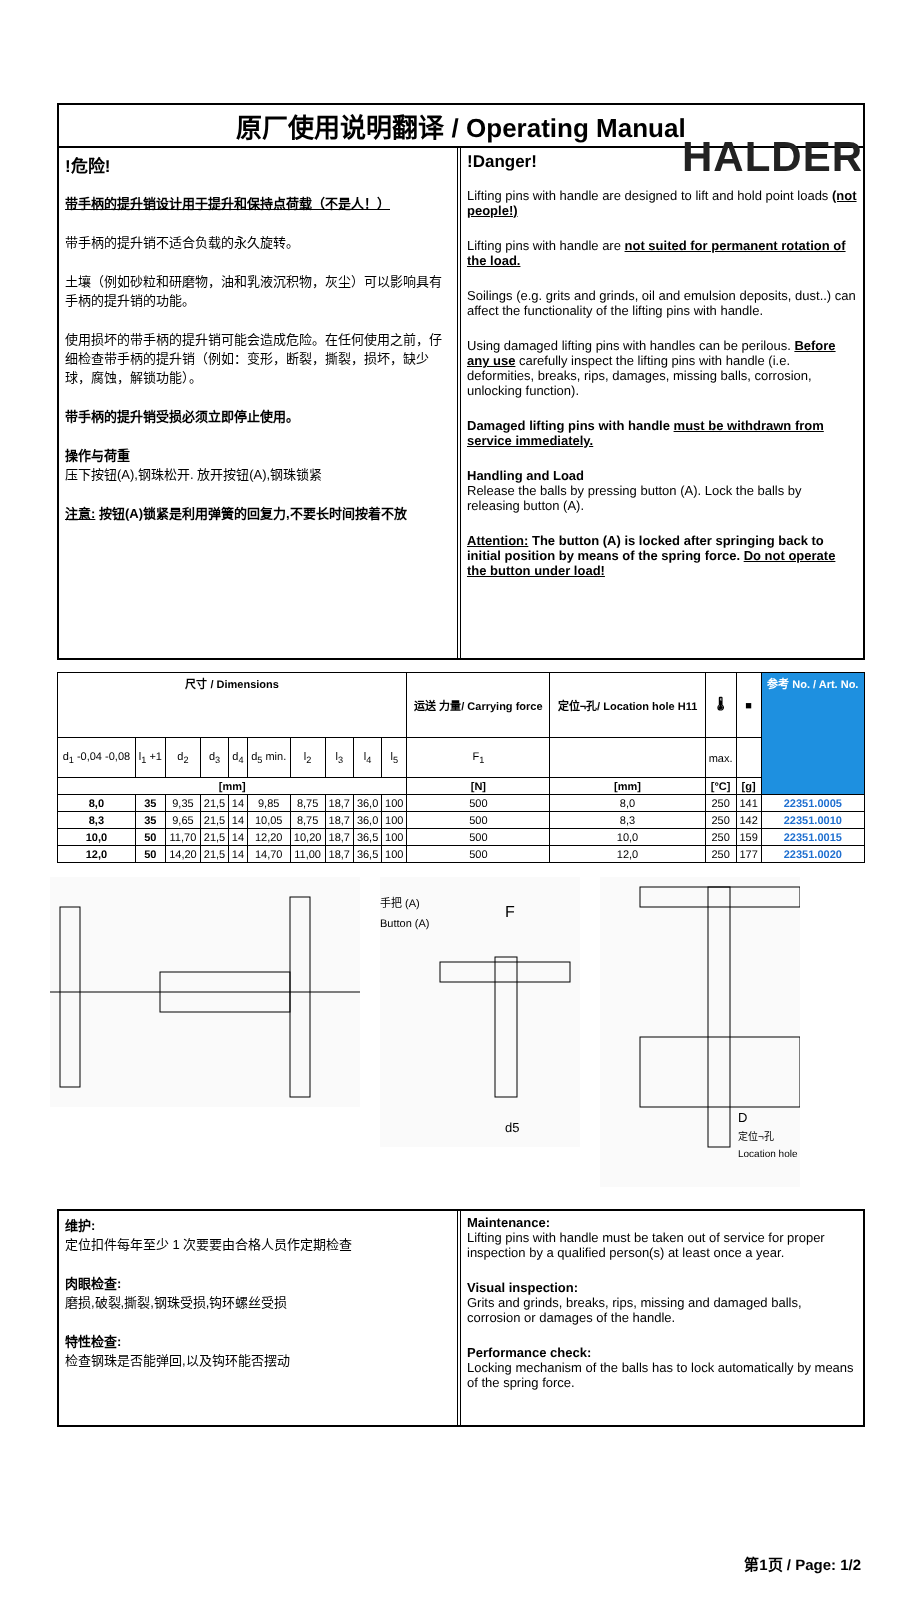HALDER
原厂使用说明翻译 / Operating Manual
!危险!
带手柄的提升销设计用于提升和保持点荷载（不是人！）
带手柄的提升销不适合负载的永久旋转。
土壤（例如砂粒和研磨物，油和乳液沉积物，灰尘）可以影响具有手柄的提升销的功能。
使用损坏的带手柄的提升销可能会造成危险。在任何使用之前，仔细检查带手柄的提升销（例如：变形，断裂，撕裂，损坏，缺少球，腐蚀，解锁功能）。
带手柄的提升销受损必须立即停止使用。
操作与荷重
压下按钮(A),钢珠松开. 放开按钮(A),钢珠锁紧
注意: 按钮(A)锁紧是利用弹簧的回复力,不要长时间按着不放
!Danger!
Lifting pins with handle are designed to lift and hold point loads (not people!)
Lifting pins with handle are not suited for permanent rotation of the load.
Soilings (e.g. grits and grinds, oil and emulsion deposits, dust..) can affect the functionality of the lifting pins with handle.
Using damaged lifting pins with handles can be perilous. Before any use carefully inspect the lifting pins with handle (i.e. deformities, breaks, rips, damages, missing balls, corrosion, unlocking function).
Damaged lifting pins with handle must be withdrawn from service immediately.
Handling and Load
Release the balls by pressing button (A). Lock the balls by releasing button (A).
Attention: The button (A) is locked after springing back to initial position by means of the spring force. Do not operate the button under load!
| 尺寸 / Dimensions | | | | | | | | | | 运送 力量/ Carrying force | 定位¬孔/ Location hole H11 | 🌡 | ■ | 参考 No. / Art. No. |
| --- | --- | --- | --- | --- | --- | --- | --- | --- | --- | --- | --- | --- | --- | --- |
| d<sub>1</sub> -0,04 -0,08 | l<sub>1</sub> +1 | d<sub>2</sub> | d<sub>3</sub> | d<sub>4</sub> | d<sub>5</sub> min. | l<sub>2</sub> | l<sub>3</sub> | l<sub>4</sub> | l<sub>5</sub> | F<sub>1</sub> | | max. | | |
| [mm] | | | | | | | | | | [N] | [mm] | [°C] | [g] | |
| 8,0 | 35 | 9,35 | 21,5 | 14 | 9,85 | 8,75 | 18,7 | 36,0 | 100 | 500 | 8,0 | 250 | 141 | 22351.0005 |
| 8,3 | 35 | 9,65 | 21,5 | 14 | 10,05 | 8,75 | 18,7 | 36,0 | 100 | 500 | 8,3 | 250 | 142 | 22351.0010 |
| 10,0 | 50 | 11,70 | 21,5 | 14 | 12,20 | 10,20 | 18,7 | 36,5 | 100 | 500 | 10,0 | 250 | 159 | 22351.0015 |
| 12,0 | 50 | 14,20 | 21,5 | 14 | 14,70 | 11,00 | 18,7 | 36,5 | 100 | 500 | 12,0 | 250 | 177 | 22351.0020 |
手把 (A)
Button (A)
F
d5
D
定位¬孔
Location hole
维护:
定位扣件每年至少 1 次要要由合格人员作定期检查
肉眼检查:
磨损,破裂,撕裂,钢珠受损,钩环螺丝受损
特性检查:
检查钢珠是否能弹回,以及钩环能否摆动
Maintenance:
Lifting pins with handle must be taken out of service for proper inspection by a qualified person(s) at least once a year.
Visual inspection:
Grits and grinds, breaks, rips, missing and damaged balls, corrosion or damages of the handle.
Performance check:
Locking mechanism of the balls has to lock automatically by means of the spring force.
第1页 / Page: 1/2